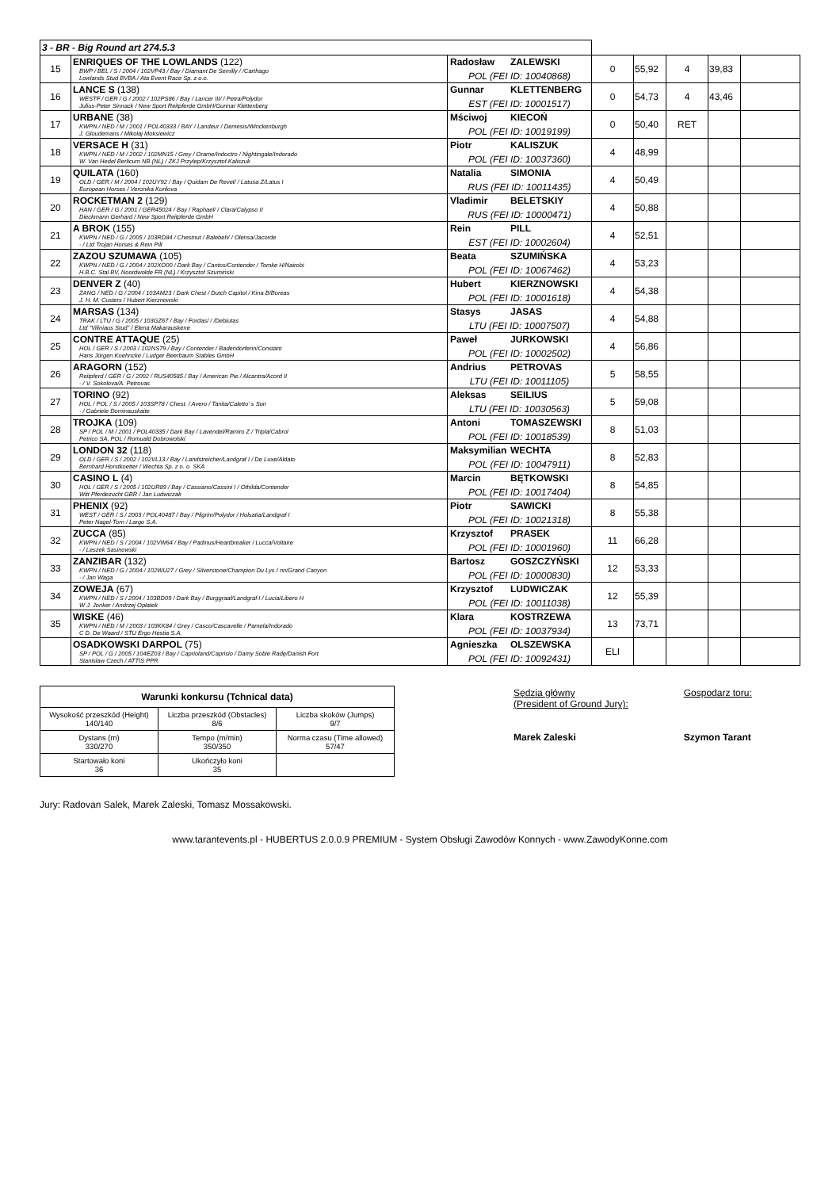| 3 - BR - Big Round art 274.5.3 | | | | | | | |
| 15 | ENRIQUES OF THE LOWLANDS (122) BWP / BEL / S / 2004 / 102VP43 / Bay / Diamant De Semilly / /Carthago Lowlands Stud BVBA / Ata Event Race Sp. z o.o. | Radosław ZALEWSKI POL (FEI ID: 10040868) | 0 | 55,92 | 4 | 39,83 | |
| 16 | LANCE S (138) WESTF / GER / G / 2002 / 102PS86 / Bay / Lancer III/ / Petra/Polydor Julius-Peter Sinnack / New Sport Reitpferde GmbH/Gunnar Klettenberg | Gunnar KLETTENBERG EST (FEI ID: 10001517) | 0 | 54,73 | 4 | 43,46 | |
| 17 | URBANE (38) KWPN / NED / M / 2001 / POL40333 / BAY / Landeur / Demesis/Winckenburgh J. Gloudemans / Mikołaj Moksiewicz | Mściwoj KIECOŃ POL (FEI ID: 10019199) | 0 | 50,40 | RET | | |
| 18 | VERSACE H (31) KWPN / NED / M / 2002 / 102MN15 / Grey / Orame/Indoctro / Nightingale/Indorado W. Van Hedel Berlicum NB (NL) / ZKJ Przylep/Krzysztof Kaliszuk | Piotr KALISZUK POL (FEI ID: 10037360) | 4 | 48,99 | | | |
| 19 | QUILATA (160) OLD / GER / M / 2004 / 102UY92 / Bay / Quidam De Revel/ / Latusa Z/Latus I European Horses / Veronika Kurilova | Natalia SIMONIA RUS (FEI ID: 10011435) | 4 | 50,49 | | | |
| 20 | ROCKETMAN 2 (129) HAN / GER / G / 2001 / GER45024 / Bay / Raphael/ / Clara/Calypso II Dieckmann Gerhard / New Sport Reitpferde GmbH | Vladimir BELETSKIY RUS (FEI ID: 10000471) | 4 | 50,88 | | | |
| 21 | A BROK (155) KWPN / NED / G / 2005 / 103RD84 / Chestnut / Balebeh/ / Olensa/Jacorde - / Ltd Trojan Horses & Rein Pill | Rein PILL EST (FEI ID: 10002604) | 4 | 52,51 | | | |
| 22 | ZAZOU SZUMAWA (105) KWPN / NED / G / 2004 / 102XO00 / Dark Bay / Cantos/Contender / Tomke H/Nairobi H.B.C. Stal BV, Noordwolde FR (NL) / Krzysztof Szumiński | Beata SZUMIŃSKA POL (FEI ID: 10067462) | 4 | 53,23 | | | |
| 23 | DENVER Z (40) ZANG / NED / G / 2004 / 103AM23 / Dark Chest / Dutch Capitol / Kina B/Boreas J. H. M. Custers / Hubert Kierznowski | Hubert KIERZNOWSKI POL (FEI ID: 10001618) | 4 | 54,38 | | | |
| 24 | MARSAS (134) TRAK / LTU / G / 2005 / 103GZ67 / Bay / Fordas/ / /Debiutas Ltd "Viliniaus Stud" / Elena Makarauskene | Stasys JASAS LTU (FEI ID: 10007507) | 4 | 54,88 | | | |
| 25 | CONTRE ATTAQUE (25) HOL / GER / S / 2003 / 102NS79 / Bay / Contender / Badendorferin/Constant Hans Jürgen Koehncke / Ludger Beerbaum Stables GmbH | Paweł JURKOWSKI POL (FEI ID: 10002502) | 4 | 56,86 | | | |
| 26 | ARAGORN (152) Reitpferd / GER / G / 2002 / RUS40585 / Bay / American Pie / Alcantra/Acord II - / V. Sokolova/A. Petrovas | Andrius PETROVAS LTU (FEI ID: 10011105) | 5 | 58,55 | | | |
| 27 | TORINO (92) HOL / POL / S / 2005 / 103SP78 / Chest. / Avero / Tanita/Caletto' s Son - / Gabriele Dominauskaite | Aleksas SEILIUS LTU (FEI ID: 10030563) | 5 | 59,08 | | | |
| 28 | TROJKA (109) SP / POL / M / 2001 / POL40335 / Dark Bay / Lavendel/Ramiro Z / Tripla/Cabrol Petrico SA, POL / Romuald Dobrowolski | Antoni TOMASZEWSKI POL (FEI ID: 10018539) | 8 | 51,03 | | | |
| 29 | LONDON 32 (118) OLD / GER / S / 2002 / 102VL13 / Bay / Landstreicher/Landgraf I / De Luxe/Aldato Bernhard Horstkoetter / Wechta Sp. z o. o. SKA | Maksymilian WECHTA POL (FEI ID: 10047911) | 8 | 52,83 | | | |
| 30 | CASINO L (4) HOL / GER / S / 2005 / 102UR89 / Bay / Cassiano/Cassini I / Othilda/Contender Witt Pferdezucht GBR / Jan Ludwiczak | Marcin BĘTKOWSKI POL (FEI ID: 10017404) | 8 | 54,85 | | | |
| 31 | PHENIX (92) WEST / GER / S / 2003 / POL40487 / Bay / Pilgrim/Polydor / Holsatia/Landgraf I Peter Nagel-Torn / Largo S.A. | Piotr SAWICKI POL (FEI ID: 10021318) | 8 | 55,38 | | | |
| 32 | ZUCCA (85) KWPN / NED / S / 2004 / 102VW64 / Bay / Padinus/Heartbreaker / Lucca/Voltaire - / Leszek Sasinowski | Krzysztof PRASEK POL (FEI ID: 10001960) | 11 | 66,28 | | | |
| 33 | ZANZIBAR (132) KWPN / NED / G / 2004 / 102WU27 / Grey / Silverstone/Champion Du Lys / nn/Grand Canyon - / Jan Waga | Bartosz GOSZCZYŃSKI POL (FEI ID: 10000830) | 12 | 53,33 | | | |
| 34 | ZOWEJA (67) KWPN / NED / S / 2004 / 103BD09 / Dark Bay / Burggraaf/Landgraf I / Lucia/Libero H W J. Jonker / Andrzej Opłatek | Krzysztof LUDWICZAK POL (FEI ID: 10011038) | 12 | 55,39 | | | |
| 35 | WISKE (46) KWPN / NED / M / 2003 / 103KK84 / Grey / Casco/Cascavelle / Pamela/Indorado C D. De Waard / STU Ergo Hestia S.A. | Klara KOSTRZEWA POL (FEI ID: 10037934) | 13 | 73,71 | | | |
| | OSADKOWSKI DARPOL (75) SP / POL / G / 2005 / 104EZ03 / Bay / Caprioland/Caprisio / Damy Sobie Radę/Danish Fort Stanisław Czech / ATTIS PPR | Agnieszka OLSZEWSKA POL (FEI ID: 10092431) | ELI | | | | |
| Warunki konkursu (Tchnical data) | | |
| --- | --- | --- |
| Wysokość przeszkód (Height) 140/140 | Liczba przeszkód (Obstacles) 8/6 | Liczba skoków (Jumps) 9/7 |
| Dystans (m) 330/270 | Tempo (m/min) 350/350 | Norma czasu (Time allowed) 57/47 |
| Startowało koni 36 | Ukończyło koni 35 | |
Sędzia główny
(President of Ground Jury):
Marek Zaleski
Gospodarz toru:
Szymon Tarant
Jury: Radovan Salek, Marek Zaleski, Tomasz Mossakowski.
www.tarantevents.pl - HUBERTUS 2.0.0.9 PREMIUM - System Obsługi Zawodów Konnych - www.ZawodyKonne.com